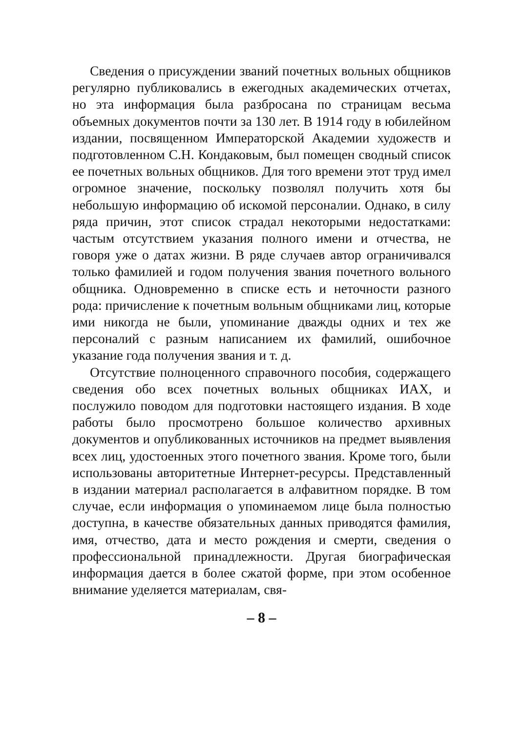Сведения о присуждении званий почетных вольных общников регулярно публиковались в ежегодных академических отчетах, но эта информация была разбросана по страницам весьма объемных документов почти за 130 лет. В 1914 году в юбилейном издании, посвященном Императорской Академии художеств и подготовленном С.Н. Кондаковым, был помещен сводный список ее почетных вольных общников. Для того времени этот труд имел огромное значение, поскольку позволял получить хотя бы небольшую информацию об искомой персоналии. Однако, в силу ряда причин, этот список страдал некоторыми недостатками: частым отсутствием указания полного имени и отчества, не говоря уже о датах жизни. В ряде случаев автор ограничивался только фамилией и годом получения звания почетного вольного общника. Одновременно в списке есть и неточности разного рода: причисление к почетным вольным общниками лиц, которые ими никогда не были, упоминание дважды одних и тех же персоналий с разным написанием их фамилий, ошибочное указание года получения звания и т. д.
Отсутствие полноценного справочного пособия, содержащего сведения обо всех почетных вольных общниках ИАХ, и послужило поводом для подготовки настоящего издания. В ходе работы было просмотрено большое количество архивных документов и опубликованных источников на предмет выявления всех лиц, удостоенных этого почетного звания. Кроме того, были использованы авторитетные Интернет-ресурсы. Представленный в издании материал располагается в алфавитном порядке. В том случае, если информация о упоминаемом лице была полностью доступна, в качестве обязательных данных приводятся фамилия, имя, отчество, дата и место рождения и смерти, сведения о профессиональной принадлежности. Другая биографическая информация дается в более сжатой форме, при этом особенное внимание уделяется материалам, свя-
– 8 –